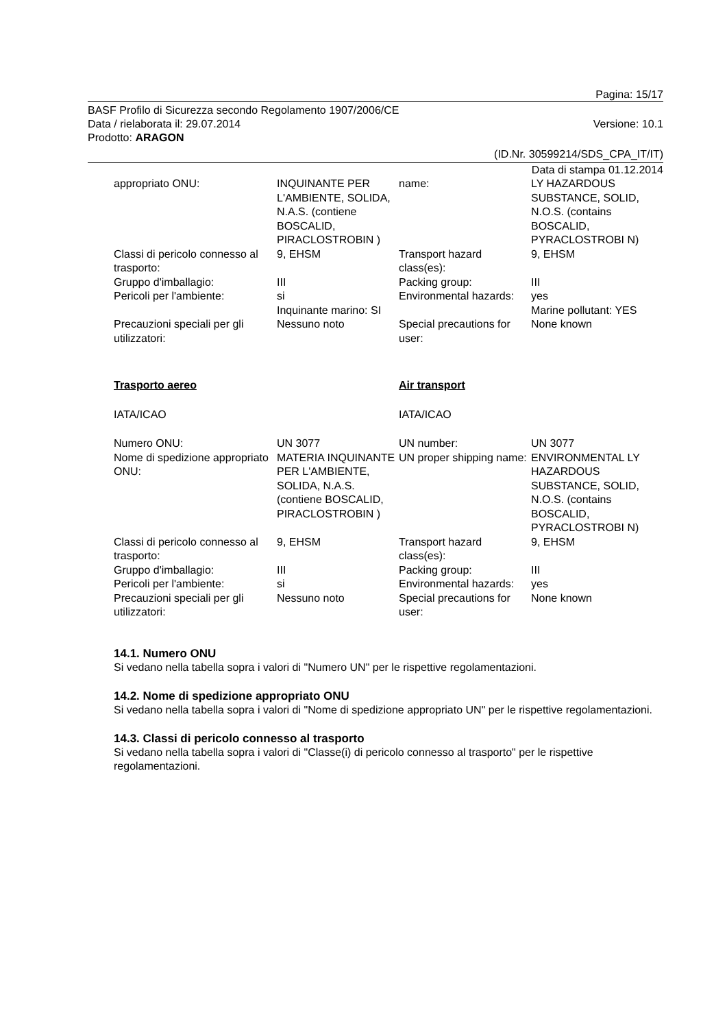Pagina: 15/17
BASF Profilo di Sicurezza secondo Regolamento 1907/2006/CE
Data / rielaborata il: 29.07.2014 Versione: 10.1
Prodotto: ARAGON
(ID.Nr. 30599214/SDS_CPA_IT/IT)
Data di stampa 01.12.2014
| appropriato ONU: | INQUINANTE PER L'AMBIENTE, SOLIDA, N.A.S. (contiene BOSCALID, PIRACLOSTROBIN ) | name: | LY HAZARDOUS SUBSTANCE, SOLID, N.O.S. (contains BOSCALID, PYRACLOSTROBI N) |
| Classi di pericolo connesso al trasporto: | 9, EHSM | Transport hazard class(es): | 9, EHSM |
| Gruppo d'imballagio: | III | Packing group: | III |
| Pericoli per l'ambiente: | si Inquinante marino: SI | Environmental hazards: | yes Marine pollutant: YES |
| Precauzioni speciali per gli utilizzatori: | Nessuno noto | Special precautions for user: | None known |
| Trasporto aereo | | Air transport | |
| IATA/ICAO | | IATA/ICAO | |
| Numero ONU: | UN 3077 | UN number: | UN 3077 |
| Nome di spedizione appropriato ONU: | MATERIA INQUINANTE PER L'AMBIENTE, SOLIDA, N.A.S. (contiene BOSCALID, PIRACLOSTROBIN ) | UN proper shipping name: | ENVIRONMENTAL LY HAZARDOUS SUBSTANCE, SOLID, N.O.S. (contains BOSCALID, PYRACLOSTROBI N) |
| Classi di pericolo connesso al trasporto: | 9, EHSM | Transport hazard class(es): | 9, EHSM |
| Gruppo d'imballagio: | III | Packing group: | III |
| Pericoli per l'ambiente: | si | Environmental hazards: | yes |
| Precauzioni speciali per gli utilizzatori: | Nessuno noto | Special precautions for user: | None known |
14.1. Numero ONU
Si vedano nella tabella sopra i valori di "Numero UN" per le rispettive regolamentazioni.
14.2. Nome di spedizione appropriato ONU
Si vedano nella tabella sopra i valori di "Nome di spedizione appropriato UN" per le rispettive regolamentazioni.
14.3. Classi di pericolo connesso al trasporto
Si vedano nella tabella sopra i valori di "Classe(i) di pericolo connesso al trasporto" per le rispettive regolamentazioni.